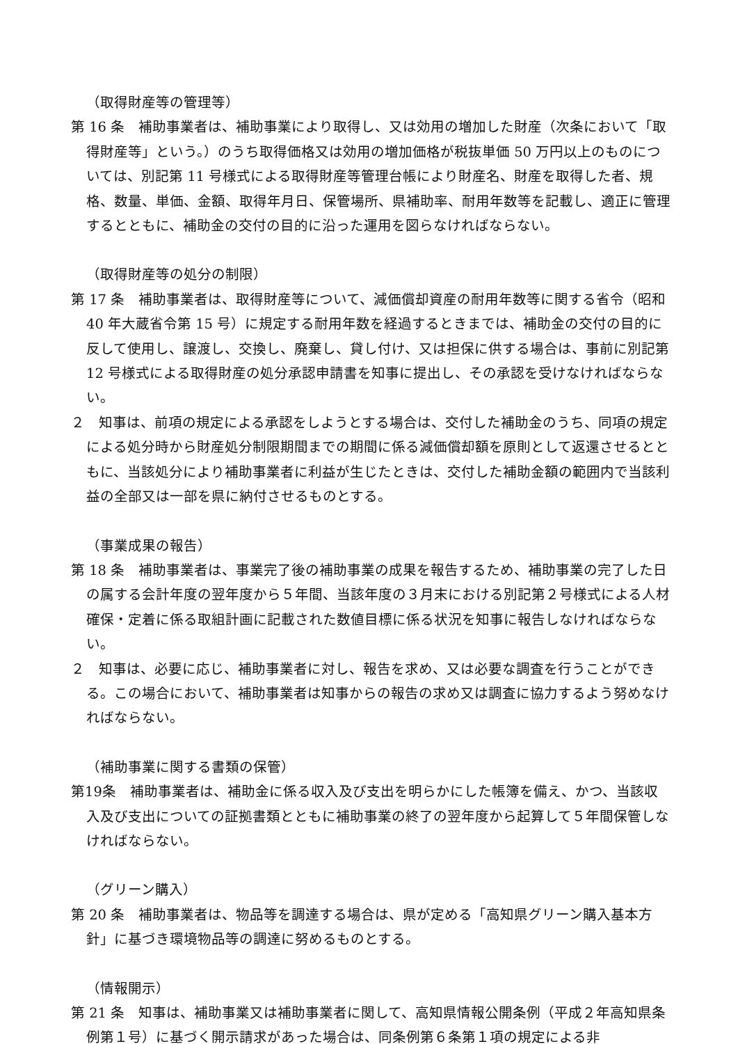（取得財産等の管理等）
第 16 条　補助事業者は、補助事業により取得し、又は効用の増加した財産（次条において「取得財産等」という。）のうち取得価格又は効用の増加価格が税抜単価 50 万円以上のものについては、別記第 11 号様式による取得財産等管理台帳により財産名、財産を取得した者、規格、数量、単価、金額、取得年月日、保管場所、県補助率、耐用年数等を記載し、適正に管理するとともに、補助金の交付の目的に沿った運用を図らなければならない。
（取得財産等の処分の制限）
第 17 条　補助事業者は、取得財産等について、減価償却資産の耐用年数等に関する省令（昭和 40 年大蔵省令第 15 号）に規定する耐用年数を経過するときまでは、補助金の交付の目的に反して使用し、譲渡し、交換し、廃棄し、貸し付け、又は担保に供する場合は、事前に別記第 12 号様式による取得財産の処分承認申請書を知事に提出し、その承認を受けなければならない。
２　知事は、前項の規定による承認をしようとする場合は、交付した補助金のうち、同項の規定による処分時から財産処分制限期間までの期間に係る減価償却額を原則として返還させるとともに、当該処分により補助事業者に利益が生じたときは、交付した補助金額の範囲内で当該利益の全部又は一部を県に納付させるものとする。
（事業成果の報告）
第 18 条　補助事業者は、事業完了後の補助事業の成果を報告するため、補助事業の完了した日の属する会計年度の翌年度から５年間、当該年度の３月末における別記第２号様式による人材確保・定着に係る取組計画に記載された数値目標に係る状況を知事に報告しなければならない。
２　知事は、必要に応じ、補助事業者に対し、報告を求め、又は必要な調査を行うことができる。この場合において、補助事業者は知事からの報告の求め又は調査に協力するよう努めなければならない。
（補助事業に関する書類の保管）
第19条　補助事業者は、補助金に係る収入及び支出を明らかにした帳簿を備え、かつ、当該収入及び支出についての証拠書類とともに補助事業の終了の翌年度から起算して５年間保管しなければならない。
（グリーン購入）
第 20 条　補助事業者は、物品等を調達する場合は、県が定める「高知県グリーン購入基本方針」に基づき環境物品等の調達に努めるものとする。
（情報開示）
第 21 条　知事は、補助事業又は補助事業者に関して、高知県情報公開条例（平成２年高知県条例第１号）に基づく開示請求があった場合は、同条例第６条第１項の規定による非